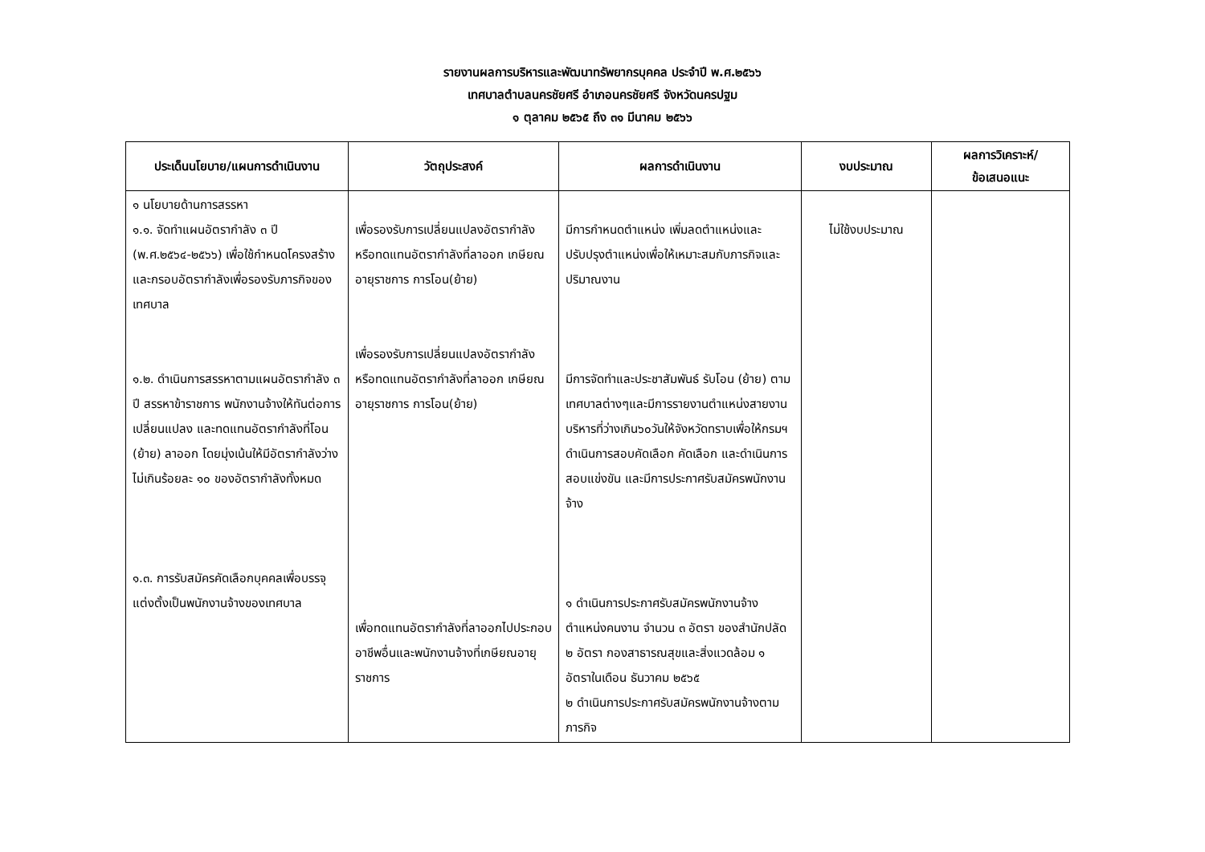รายงานผลการบริหารและพัฒนาทรัพยากรบุคคล ประจำปี พ.ศ.๒๕๖๖
เทศบาลตำบลนครชัยศรี อำเภอนครชัยศรี จังหวัดนครปฐม
๑ ตุลาคม ๒๕๖๕ ถึง ๓๑ มีนาคม ๒๕๖๖
| ประเด็นนโยบาย/แผนการดำเนินงาน | วัตถุประสงค์ | ผลการดำเนินงาน | งบประมาณ | ผลการวิเคราะห์/ ข้อเสนอแนะ |
| --- | --- | --- | --- | --- |
| ๑ นโยบายด้านการสรรหา ๑.๑. จัดทำแผนอัตรากำลัง ๓ ปี (พ.ศ.๒๕๖๔-๒๕๖๖) เพื่อใช้กำหนดโครงสร้างและกรอบอัตรากำลังเพื่อรองรับภารกิจของเทศบาล ๑.๒. ดำเนินการสรรหาตามแผนอัตรากำลัง ๓ ปี สรรหาข้าราชการ พนักงานจ้างให้ทันต่อการเปลี่ยนแปลง และทดแทนอัตรากำลังที่โอน (ย้าย) ลาออก โดยมุ่งเน้นให้มีอัตรากำลังว่างไม่เกินร้อยละ ๑๐ ของอัตรากำลังทั้งหมด ๑.๓. การรับสมัครคัดเลือกบุคคลเพื่อบรรจุแต่งตั้งเป็นพนักงานจ้างของเทศบาล | เพื่อรองรับการเปลี่ยนแปลงอัตรากำลัง หรือทดแทนอัตรากำลังที่ลาออก เกษียณอายุราชการ การโอน(ย้าย) เพื่อรองรับการเปลี่ยนแปลงอัตรากำลังหรือทดแทนอัตรากำลังที่ลาออก เกษียณอายุราชการ การโอน(ย้าย) เพื่อทดแทนอัตรากำลังที่ลาออกไปประกอบอาชีพอื่นและพนักงานจ้างที่เกษียณอายุราชการ | มีการกำหนดตำแหน่ง เพิ่มลดตำแหน่งและปรับปรุงตำแหน่งเพื่อให้เหมาะสมกับภารกิจและปริมาณงาน มีการจัดทำและประชาสัมพันธ์ รับโอน (ย้าย) ตามเทศบาลต่างๆและมีการรายงานตำแหน่งสายงานบริหารที่ว่างเกิน๖๐วันให้จังหวัดทราบเพื่อให้กรมฯ ดำเนินการสอบคัดเลือก คัดเลือก และดำเนินการสอบแข่งขัน และมีการประกาศรับสมัครพนักงานจ้าง ๑ ดำเนินการประกาศรับสมัครพนักงานจ้างตำแหน่งคนงาน จำนวน ๓ อัตรา ของสำนักปลัด ๒ อัตรา กองสาธารณสุขและสิ่งแวดล้อม ๑ อัตราในเดือน ธันวาคม ๒๕๖๕ ๒ ดำเนินการประกาศรับสมัครพนักงานจ้างตามภารกิจ | ไม่ใช้งบประมาณ | |